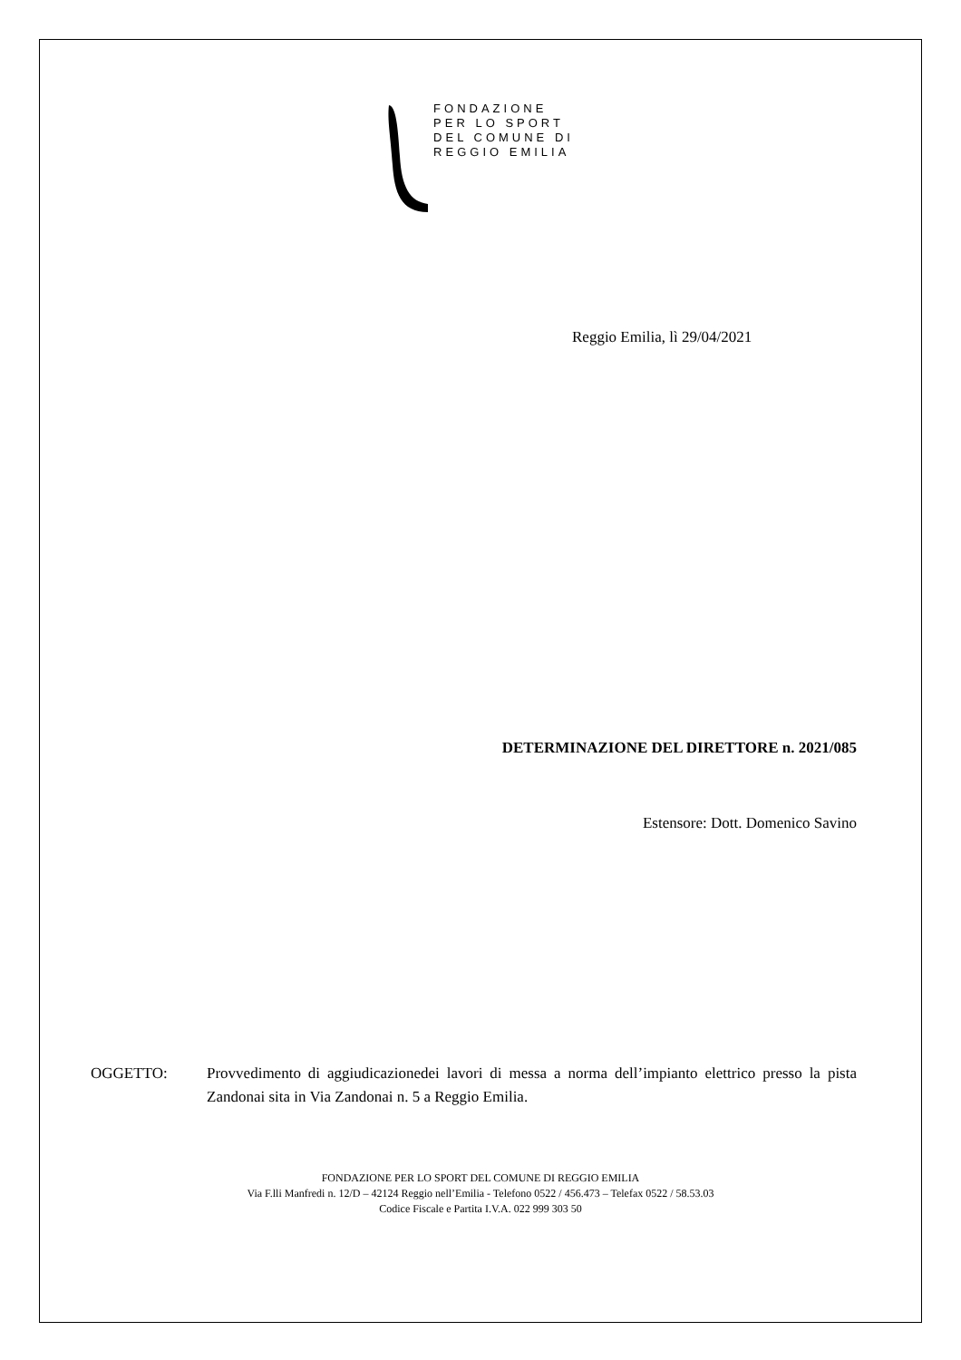FONDAZIONE
PER LO SPORT
DEL COMUNE DI
REGGIO EMILIA
Reggio Emilia, lì 29/04/2021
DETERMINAZIONE DEL DIRETTORE n. 2021/085
Estensore: Dott. Domenico Savino
OGGETTO: Provvedimento di aggiudicazionedei lavori di messa a norma dell’impianto elettrico presso la pista Zandonai sita in Via Zandonai n. 5 a Reggio Emilia.
FONDAZIONE PER LO SPORT DEL COMUNE DI REGGIO EMILIA
Via F.lli Manfredi n. 12/D – 42124 Reggio nell’Emilia - Telefono 0522 / 456.473 – Telefax 0522 / 58.53.03
Codice Fiscale e Partita I.V.A. 022 999 303 50